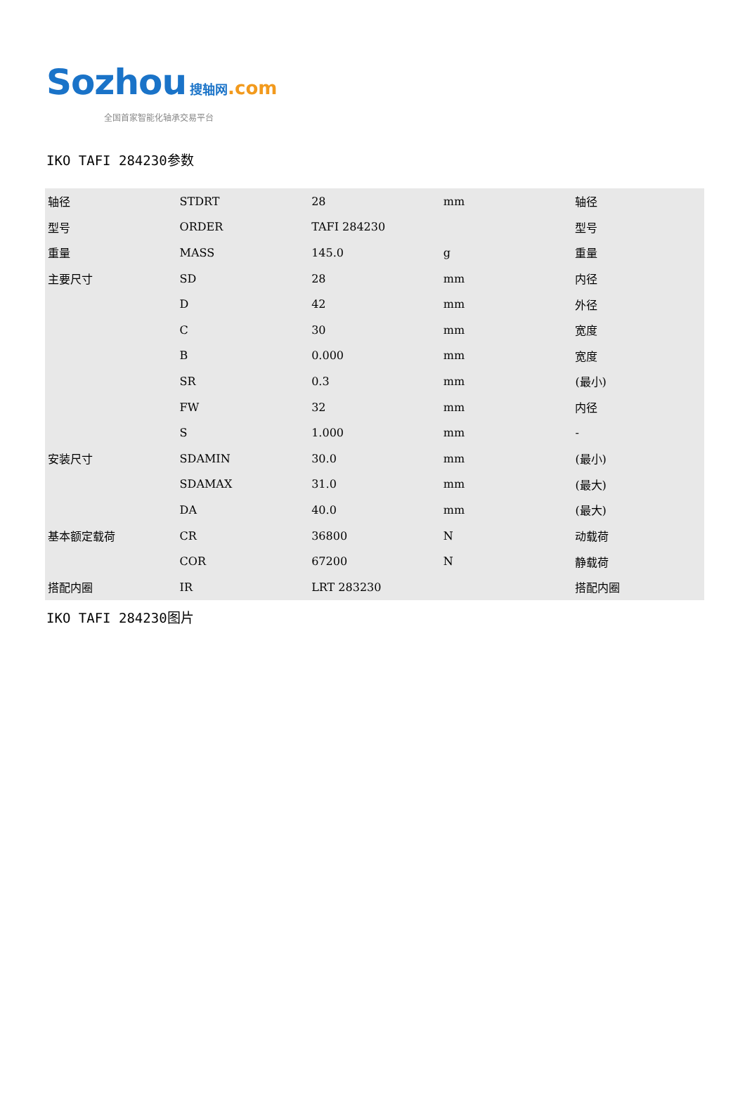Sozhou 搜轴网.com
全国首家智能化轴承交易平台
IKO TAFI 284230参数
| 轴径 | STDRT | 28 | mm | 轴径 |
| 型号 | ORDER | TAFI 284230 | | 型号 |
| 重量 | MASS | 145.0 | g | 重量 |
| 主要尺寸 | SD | 28 | mm | 内径 |
| | D | 42 | mm | 外径 |
| | C | 30 | mm | 宽度 |
| | B | 0.000 | mm | 宽度 |
| | SR | 0.3 | mm | (最小) |
| | FW | 32 | mm | 内径 |
| | S | 1.000 | mm | - |
| 安装尺寸 | SDAMIN | 30.0 | mm | (最小) |
| | SDAMAX | 31.0 | mm | (最大) |
| | DA | 40.0 | mm | (最大) |
| 基本额定载荷 | CR | 36800 | N | 动载荷 |
| | COR | 67200 | N | 静载荷 |
| 搭配内圈 | IR | LRT 283230 | | 搭配内圈 |
IKO TAFI 284230图片